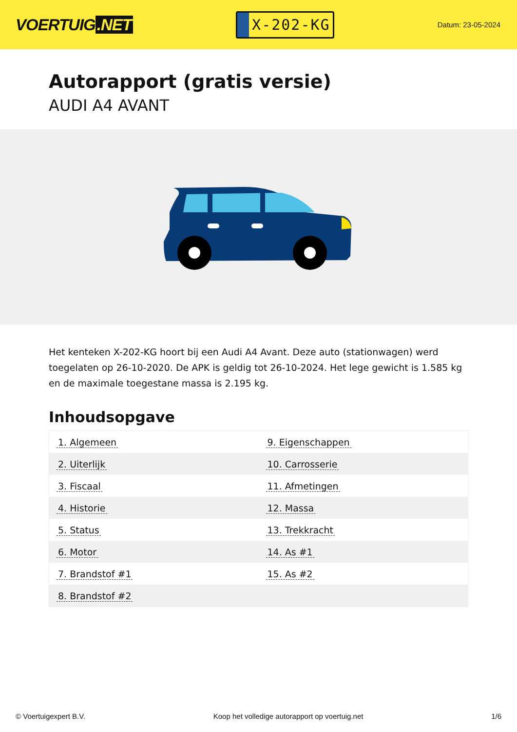VOERTUIG.NET
X-202-KG
Datum: 23-05-2024
Autorapport (gratis versie)
AUDI A4 AVANT
Het kenteken X-202-KG hoort bij een Audi A4 Avant. Deze auto (stationwagen) werd toegelaten op 26-10-2020. De APK is geldig tot 26-10-2024. Het lege gewicht is 1.585 kg en de maximale toegestane massa is 2.195 kg.
Inhoudsopgave
| 1. Algemeen | 9. Eigenschappen |
| 2. Uiterlijk | 10. Carrosserie |
| 3. Fiscaal | 11. Afmetingen |
| 4. Historie | 12. Massa |
| 5. Status | 13. Trekkracht |
| 6. Motor | 14. As #1 |
| 7. Brandstof #1 | 15. As #2 |
| 8. Brandstof #2 | |
© Voertuigexpert B.V. Koop het volledige autorapport op voertuig.net 1/6